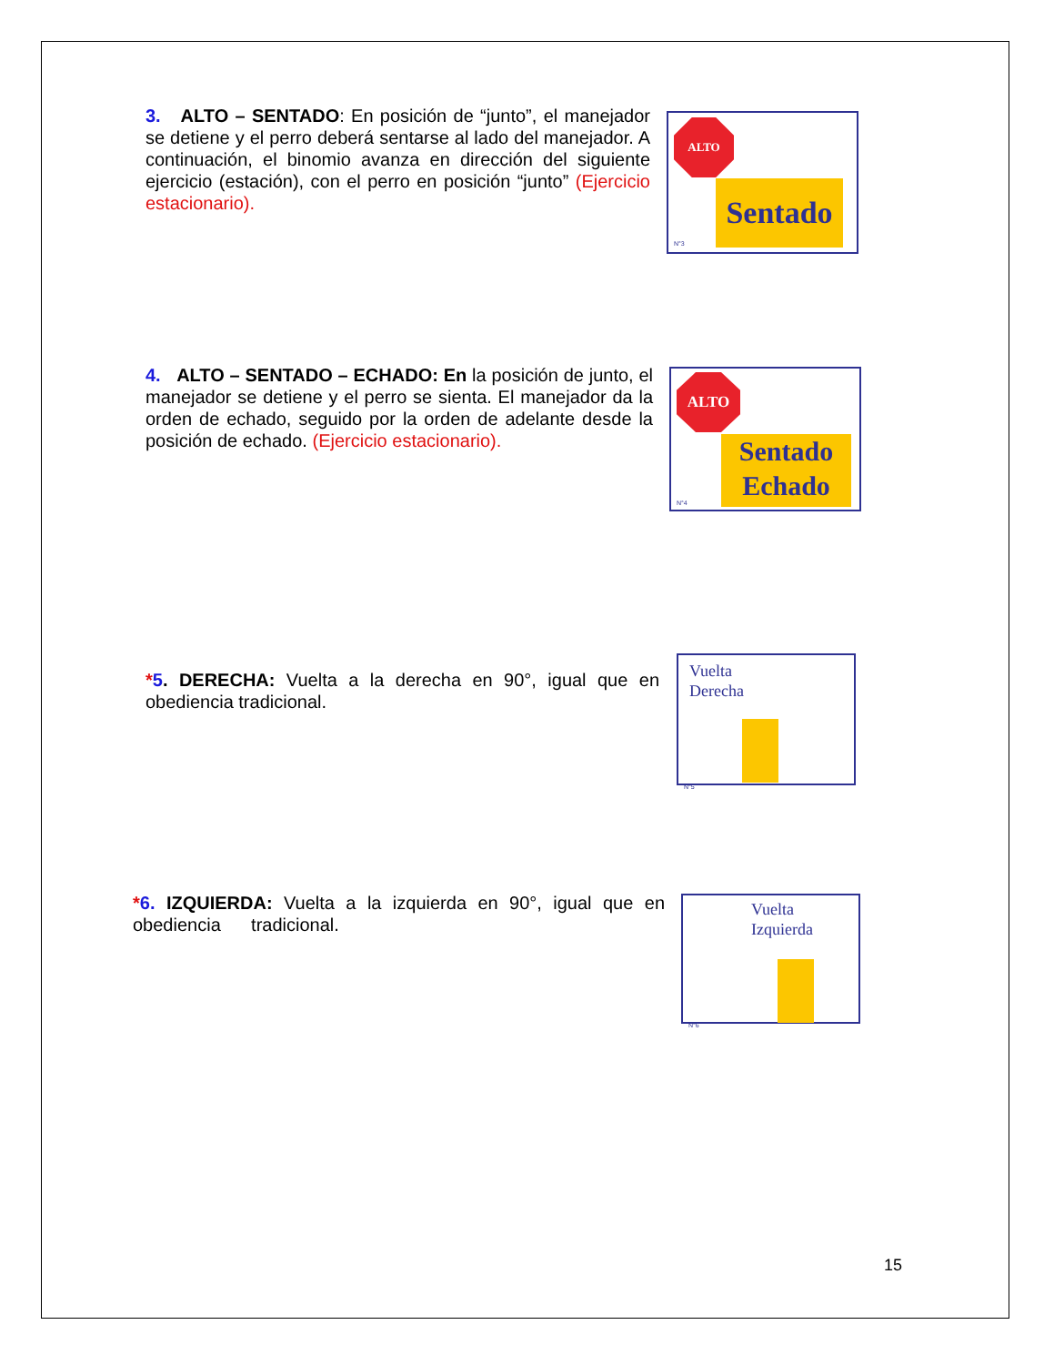3. ALTO – SENTADO: En posición de “junto”, el manejador se detiene y el perro deberá sentarse al lado del manejador. A continuación, el binomio avanza en dirección del siguiente ejercicio (estación), con el perro en posición “junto” (Ejercicio estacionario).
ALTO
Sentado
N°3
4. ALTO – SENTADO – ECHADO: En la posición de junto, el manejador se detiene y el perro se sienta. El manejador da la orden de echado, seguido por la orden de adelante desde la posición de echado. (Ejercicio estacionario).
ALTO
Sentado
Echado
N°4
*5. DERECHA: Vuelta a la derecha en 90°, igual que en obediencia tradicional.
Vuelta
Derecha
N°5
*6. IZQUIERDA: Vuelta a la izquierda en 90°, igual que en obediencia tradicional.
Vuelta
Izquierda
N°6
15